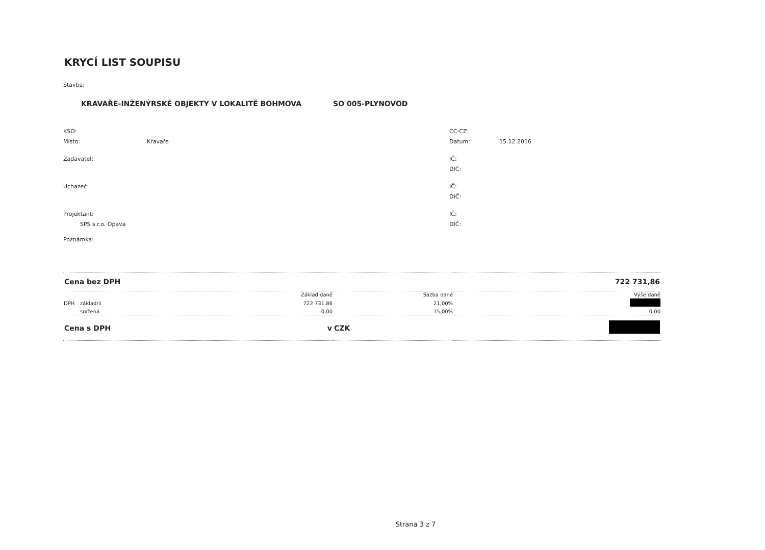KRYCÍ LIST SOUPISU
Stavba:
KRAVAŘE-INŽENÝRSKÉ OBJEKTY V LOKALITĚ BOHMOVA SO 005-PLYNOVOD
KSO:
Místo: Kravaře
Zadavatel:
Uchazeč:
Projektant:
SPS s.r.o. Opava
Poznámka:
CC-CZ:
Datum: 15.12.2016
IČ:
DIČ:
IČ:
DIČ:
IČ:
DIČ:
| Cena bez DPH | | | | 722 731,86 |
| | | Základ daně | Sazba daně | Výše daně |
| DPH | základní | 722 731,86 | 21,00% | |
| | snížená | 0,00 | 15,00% | 0,00 |
| Cena s DPH | | v | CZK | |
Strana 3 z 7